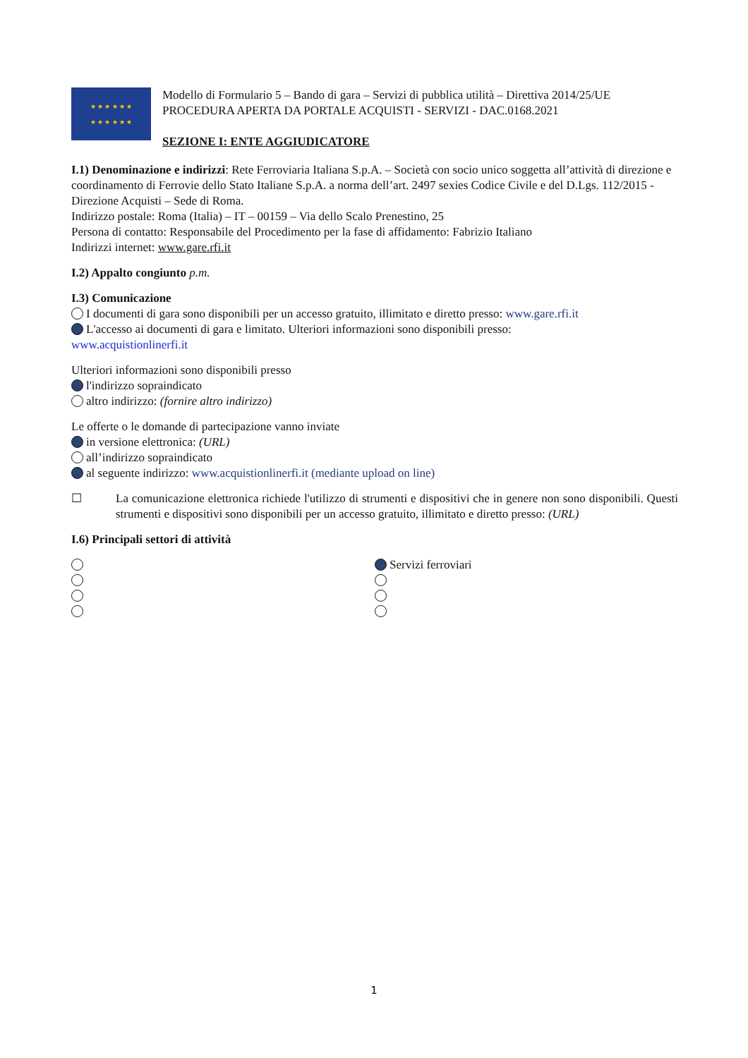★ ★ ★ ★ ★ ★
★ ★ ★ ★ ★ ★
Modello di Formulario 5 – Bando di gara – Servizi di pubblica utilità – Direttiva 2014/25/UE
PROCEDURA APERTA DA PORTALE ACQUISTI - SERVIZI - DAC.0168.2021
SEZIONE I: ENTE AGGIUDICATORE
I.1) Denominazione e indirizzi: Rete Ferroviaria Italiana S.p.A. – Società con socio unico soggetta all’attività di direzione e coordinamento di Ferrovie dello Stato Italiane S.p.A. a norma dell’art. 2497 sexies Codice Civile e del D.Lgs. 112/2015 - Direzione Acquisti – Sede di Roma.
Indirizzo postale: Roma (Italia) – IT – 00159 – Via dello Scalo Prenestino, 25
Persona di contatto: Responsabile del Procedimento per la fase di affidamento: Fabrizio Italiano
Indirizzi internet: www.gare.rfi.it
I.2) Appalto congiunto p.m.
I.3) Comunicazione
I documenti di gara sono disponibili per un accesso gratuito, illimitato e diretto presso: www.gare.rfi.it
L'accesso ai documenti di gara e limitato. Ulteriori informazioni sono disponibili presso:
www.acquistionlinerfi.it
Ulteriori informazioni sono disponibili presso
l'indirizzo sopraindicato
altro indirizzo: (fornire altro indirizzo)
Le offerte o le domande di partecipazione vanno inviate
in versione elettronica: (URL)
all’indirizzo sopraindicato
al seguente indirizzo: www.acquistionlinerfi.it (mediante upload on line)
☐ La comunicazione elettronica richiede l'utilizzo di strumenti e dispositivi che in genere non sono disponibili. Questi strumenti e dispositivi sono disponibili per un accesso gratuito, illimitato e diretto presso: (URL)
I.6) Principali settori di attività
Servizi ferroviari
1